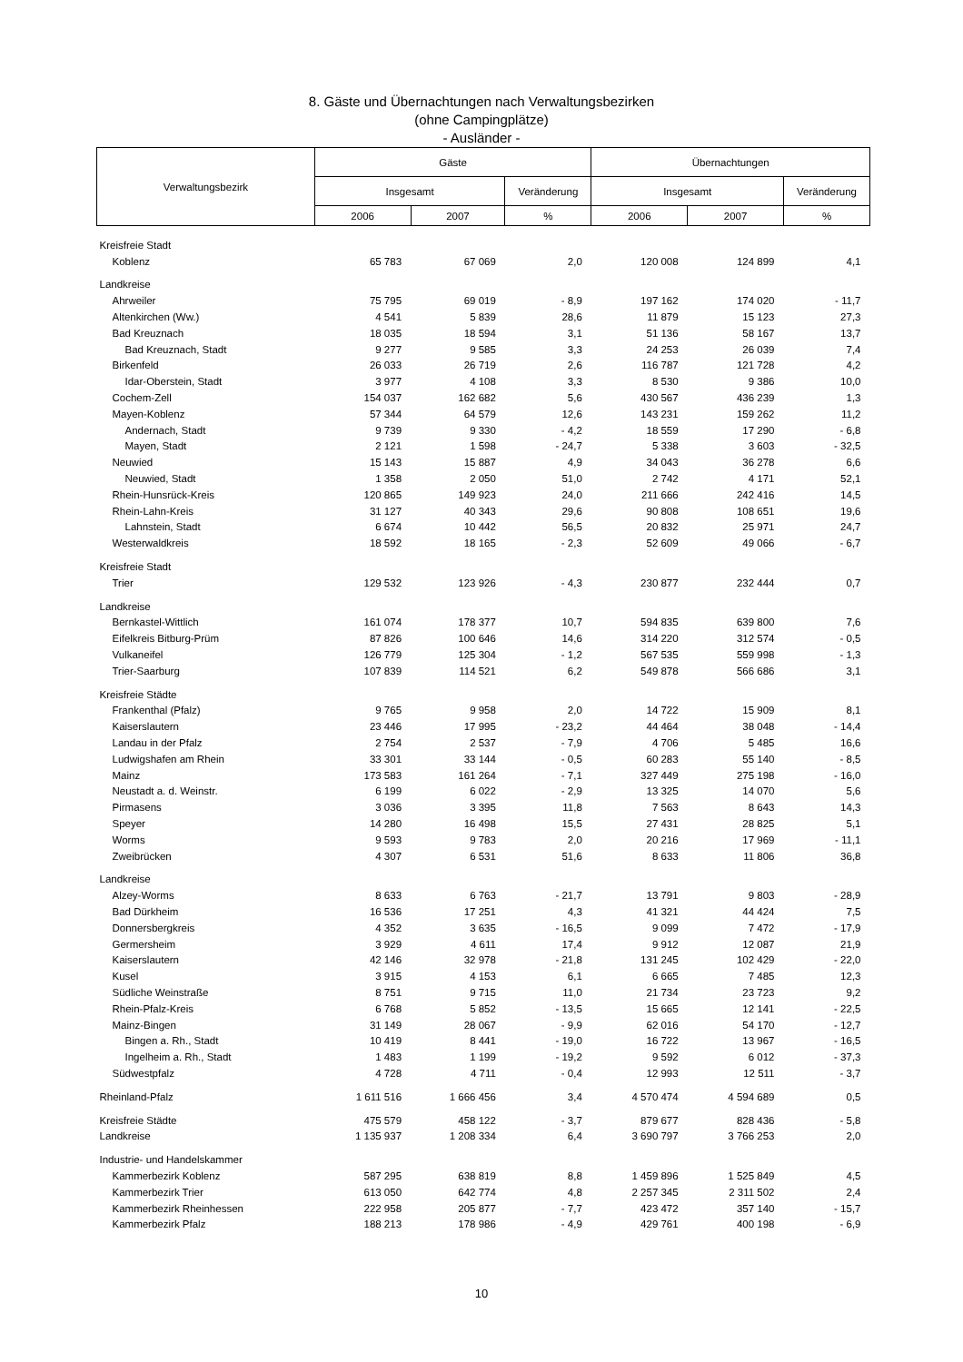8. Gäste und Übernachtungen nach Verwaltungsbezirken
(ohne Campingplätze)
- Ausländer -
| Verwaltungsbezirk | Gäste | | | Übernachtungen | | |
| --- | --- | --- | --- | --- | --- | --- |
| | Insgesamt | | Veränderung | Insgesamt | | Veränderung |
| | 2006 | 2007 | % | 2006 | 2007 | % |
| Kreisfreie Stadt | | | | | | |
| Koblenz | 65 783 | 67 069 | 2,0 | 120 008 | 124 899 | 4,1 |
| Landkreise | | | | | | |
| Ahrweiler | 75 795 | 69 019 | - 8,9 | 197 162 | 174 020 | - 11,7 |
| Altenkirchen (Ww.) | 4 541 | 5 839 | 28,6 | 11 879 | 15 123 | 27,3 |
| Bad Kreuznach | 18 035 | 18 594 | 3,1 | 51 136 | 58 167 | 13,7 |
| Bad Kreuznach, Stadt | 9 277 | 9 585 | 3,3 | 24 253 | 26 039 | 7,4 |
| Birkenfeld | 26 033 | 26 719 | 2,6 | 116 787 | 121 728 | 4,2 |
| Idar-Oberstein, Stadt | 3 977 | 4 108 | 3,3 | 8 530 | 9 386 | 10,0 |
| Cochem-Zell | 154 037 | 162 682 | 5,6 | 430 567 | 436 239 | 1,3 |
| Mayen-Koblenz | 57 344 | 64 579 | 12,6 | 143 231 | 159 262 | 11,2 |
| Andernach, Stadt | 9 739 | 9 330 | - 4,2 | 18 559 | 17 290 | - 6,8 |
| Mayen, Stadt | 2 121 | 1 598 | - 24,7 | 5 338 | 3 603 | - 32,5 |
| Neuwied | 15 143 | 15 887 | 4,9 | 34 043 | 36 278 | 6,6 |
| Neuwied, Stadt | 1 358 | 2 050 | 51,0 | 2 742 | 4 171 | 52,1 |
| Rhein-Hunsrück-Kreis | 120 865 | 149 923 | 24,0 | 211 666 | 242 416 | 14,5 |
| Rhein-Lahn-Kreis | 31 127 | 40 343 | 29,6 | 90 808 | 108 651 | 19,6 |
| Lahnstein, Stadt | 6 674 | 10 442 | 56,5 | 20 832 | 25 971 | 24,7 |
| Westerwaldkreis | 18 592 | 18 165 | - 2,3 | 52 609 | 49 066 | - 6,7 |
| Kreisfreie Stadt | | | | | | |
| Trier | 129 532 | 123 926 | - 4,3 | 230 877 | 232 444 | 0,7 |
| Landkreise | | | | | | |
| Bernkastel-Wittlich | 161 074 | 178 377 | 10,7 | 594 835 | 639 800 | 7,6 |
| Eifelkreis Bitburg-Prüm | 87 826 | 100 646 | 14,6 | 314 220 | 312 574 | - 0,5 |
| Vulkaneifel | 126 779 | 125 304 | - 1,2 | 567 535 | 559 998 | - 1,3 |
| Trier-Saarburg | 107 839 | 114 521 | 6,2 | 549 878 | 566 686 | 3,1 |
| Kreisfreie Städte | | | | | | |
| Frankenthal (Pfalz) | 9 765 | 9 958 | 2,0 | 14 722 | 15 909 | 8,1 |
| Kaiserslautern | 23 446 | 17 995 | - 23,2 | 44 464 | 38 048 | - 14,4 |
| Landau in der Pfalz | 2 754 | 2 537 | - 7,9 | 4 706 | 5 485 | 16,6 |
| Ludwigshafen am Rhein | 33 301 | 33 144 | - 0,5 | 60 283 | 55 140 | - 8,5 |
| Mainz | 173 583 | 161 264 | - 7,1 | 327 449 | 275 198 | - 16,0 |
| Neustadt a. d. Weinstr. | 6 199 | 6 022 | - 2,9 | 13 325 | 14 070 | 5,6 |
| Pirmasens | 3 036 | 3 395 | 11,8 | 7 563 | 8 643 | 14,3 |
| Speyer | 14 280 | 16 498 | 15,5 | 27 431 | 28 825 | 5,1 |
| Worms | 9 593 | 9 783 | 2,0 | 20 216 | 17 969 | - 11,1 |
| Zweibrücken | 4 307 | 6 531 | 51,6 | 8 633 | 11 806 | 36,8 |
| Landkreise | | | | | | |
| Alzey-Worms | 8 633 | 6 763 | - 21,7 | 13 791 | 9 803 | - 28,9 |
| Bad Dürkheim | 16 536 | 17 251 | 4,3 | 41 321 | 44 424 | 7,5 |
| Donnersbergkreis | 4 352 | 3 635 | - 16,5 | 9 099 | 7 472 | - 17,9 |
| Germersheim | 3 929 | 4 611 | 17,4 | 9 912 | 12 087 | 21,9 |
| Kaiserslautern | 42 146 | 32 978 | - 21,8 | 131 245 | 102 429 | - 22,0 |
| Kusel | 3 915 | 4 153 | 6,1 | 6 665 | 7 485 | 12,3 |
| Südliche Weinstraße | 8 751 | 9 715 | 11,0 | 21 734 | 23 723 | 9,2 |
| Rhein-Pfalz-Kreis | 6 768 | 5 852 | - 13,5 | 15 665 | 12 141 | - 22,5 |
| Mainz-Bingen | 31 149 | 28 067 | - 9,9 | 62 016 | 54 170 | - 12,7 |
| Bingen a. Rh., Stadt | 10 419 | 8 441 | - 19,0 | 16 722 | 13 967 | - 16,5 |
| Ingelheim a. Rh., Stadt | 1 483 | 1 199 | - 19,2 | 9 592 | 6 012 | - 37,3 |
| Südwestpfalz | 4 728 | 4 711 | - 0,4 | 12 993 | 12 511 | - 3,7 |
| Rheinland-Pfalz | 1 611 516 | 1 666 456 | 3,4 | 4 570 474 | 4 594 689 | 0,5 |
| Kreisfreie Städte | 475 579 | 458 122 | - 3,7 | 879 677 | 828 436 | - 5,8 |
| Landkreise | 1 135 937 | 1 208 334 | 6,4 | 3 690 797 | 3 766 253 | 2,0 |
| Industrie- und Handelskammer | | | | | | |
| Kammerbezirk Koblenz | 587 295 | 638 819 | 8,8 | 1 459 896 | 1 525 849 | 4,5 |
| Kammerbezirk Trier | 613 050 | 642 774 | 4,8 | 2 257 345 | 2 311 502 | 2,4 |
| Kammerbezirk Rheinhessen | 222 958 | 205 877 | - 7,7 | 423 472 | 357 140 | - 15,7 |
| Kammerbezirk Pfalz | 188 213 | 178 986 | - 4,9 | 429 761 | 400 198 | - 6,9 |
10